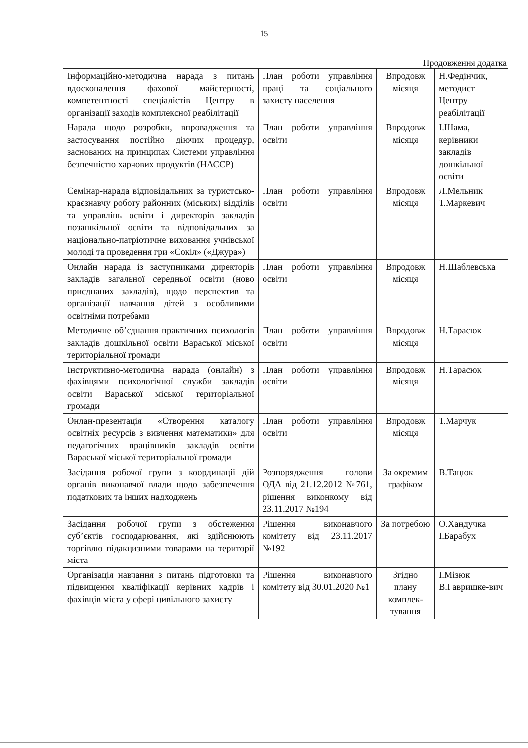15
Продовження додатка
| Інформаційно-методична нарада з питань вдосконалення фахової майстерності, компетентності спеціалістів Центру в організації заходів комплексної реабілітації | План роботи управління праці та соціального захисту населення | Впродовж місяця | Н.Федінчик, методист Центру реабілітації |
| Нарада щодо розробки, впровадження та застосування постійно діючих процедур, заснованих на принципах Системи управління безпечністю харчових продуктів (НАССР) | План роботи управління освіти | Впродовж місяця | І.Шама, керівники закладів дошкільної освіти |
| Семінар-нарада відповідальних за туристсько-краєзнавчу роботу районних (міських) відділів та управлінь освіти і директорів закладів позашкільної освіти та відповідальних за національно-патріотичне виховання учнівської молоді та проведення гри «Сокіл» («Джура») | План роботи управління освіти | Впродовж місяця | Л.Мельник Т.Маркевич |
| Онлайн нарада із заступниками директорів закладів загальної середньої освіти (ново приєднаних закладів), щодо перспектив та організації навчання дітей з особливими освітніми потребами | План роботи управління освіти | Впродовж місяця | Н.Шаблевська |
| Методичне об’єднання практичних психологів закладів дошкільної освіти Вараської міської територіальної громади | План роботи управління освіти | Впродовж місяця | Н.Тарасюк |
| Інструктивно-методична нарада (онлайн) з фахівцями психологічної служби закладів освіти Вараської міської територіальної громади | План роботи управління освіти | Впродовж місяця | Н.Тарасюк |
| Онлан-презентація «Створення каталогу освітніх ресурсів з вивчення математики» для педагогічних працівників закладів освіти Вараської міської територіальної громади | План роботи управління освіти | Впродовж місяця | Т.Марчук |
| Засідання робочої групи з координації дій органів виконавчої влади щодо забезпечення податкових та інших надходжень | Розпорядження голови ОДА від 21.12.2012 №761, рішення виконкому від 23.11.2017 №194 | За окремим графіком | В.Тацюк |
| Засідання робочої групи з обстеження суб’єктів господарювання, які здійснюють торгівлю підакцизними товарами на території міста | Рішення виконавчого комітету від 23.11.2017 №192 | За потребою | О.Хандучка І.Барабух |
| Організація навчання з питань підготовки та підвищення кваліфікації керівних кадрів і фахівців міста у сфері цивільного захисту | Рішення виконавчого комітету від 30.01.2020 №1 | Згідно плану комплек-тування | І.Мізюк В.Гавришке-вич |